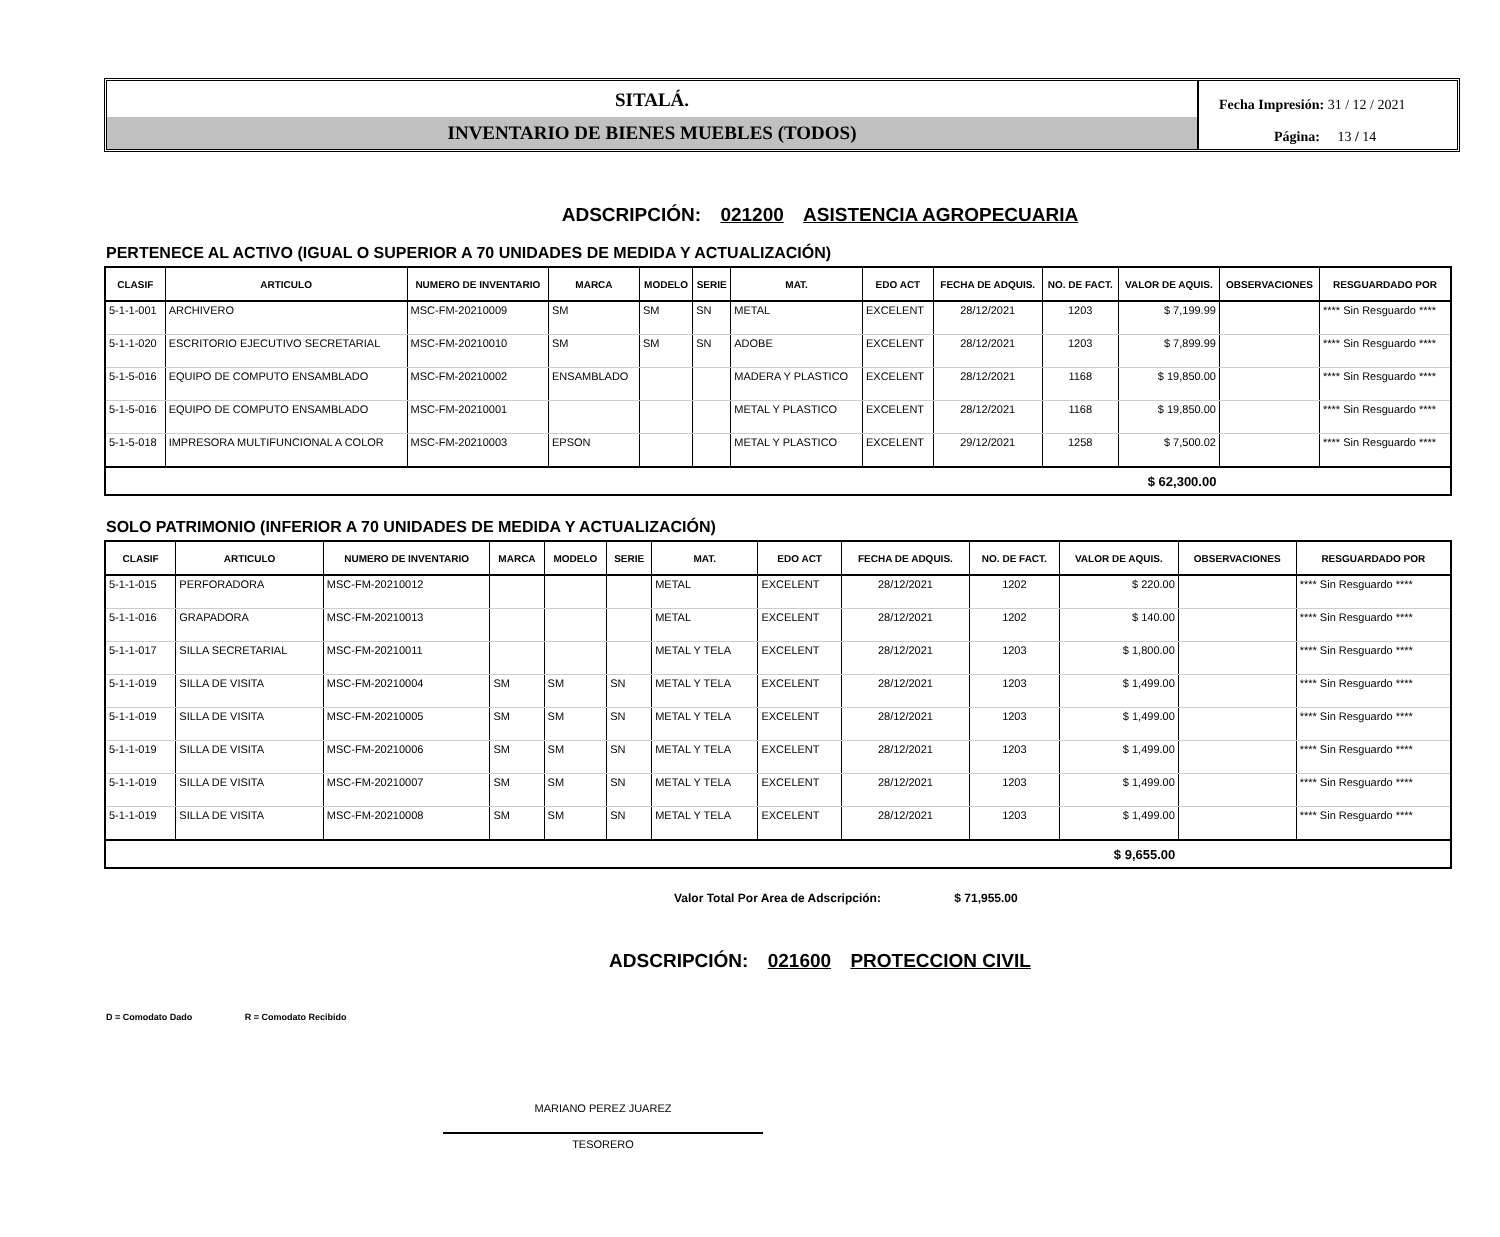SITALÁ.
INVENTARIO DE BIENES MUEBLES (TODOS)
Fecha Impresión: 31 / 12 / 2021
Página: 13 / 14
ADSCRIPCIÓN: 021200 ASISTENCIA AGROPECUARIA
PERTENECE AL ACTIVO (IGUAL O SUPERIOR A 70 UNIDADES DE MEDIDA Y ACTUALIZACIÓN)
| CLASIF | ARTICULO | NUMERO DE INVENTARIO | MARCA | MODELO | SERIE | MAT. | EDO ACT | FECHA DE ADQUIS. | NO. DE FACT. | VALOR DE AQUIS. | OBSERVACIONES | RESGUARDADO POR |
| --- | --- | --- | --- | --- | --- | --- | --- | --- | --- | --- | --- | --- |
| 5-1-1-001 | ARCHIVERO | MSC-FM-20210009 | SM | SM | SN | METAL | EXCELENT | 28/12/2021 | 1203 | $ 7,199.99 | | **** Sin Resguardo **** |
| 5-1-1-020 | ESCRITORIO EJECUTIVO SECRETARIAL | MSC-FM-20210010 | SM | SM | SN | ADOBE | EXCELENT | 28/12/2021 | 1203 | $ 7,899.99 | | **** Sin Resguardo **** |
| 5-1-5-016 | EQUIPO DE COMPUTO ENSAMBLADO | MSC-FM-20210002 | ENSAMBLADO | | | MADERA Y PLASTICO | EXCELENT | 28/12/2021 | 1168 | $ 19,850.00 | | **** Sin Resguardo **** |
| 5-1-5-016 | EQUIPO DE COMPUTO ENSAMBLADO | MSC-FM-20210001 | | | | METAL Y PLASTICO | EXCELENT | 28/12/2021 | 1168 | $ 19,850.00 | | **** Sin Resguardo **** |
| 5-1-5-018 | IMPRESORA MULTIFUNCIONAL A COLOR | MSC-FM-20210003 | EPSON | | | METAL Y PLASTICO | EXCELENT | 29/12/2021 | 1258 | $ 7,500.02 | | **** Sin Resguardo **** |
| $ 62,300.00 | | | | | | | | | | | | |
SOLO PATRIMONIO (INFERIOR A 70 UNIDADES DE MEDIDA Y ACTUALIZACIÓN)
| CLASIF | ARTICULO | NUMERO DE INVENTARIO | MARCA | MODELO | SERIE | MAT. | EDO ACT | FECHA DE ADQUIS. | NO. DE FACT. | VALOR DE AQUIS. | OBSERVACIONES | RESGUARDADO POR |
| --- | --- | --- | --- | --- | --- | --- | --- | --- | --- | --- | --- | --- |
| 5-1-1-015 | PERFORADORA | MSC-FM-20210012 | | | | METAL | EXCELENT | 28/12/2021 | 1202 | $ 220.00 | | **** Sin Resguardo **** |
| 5-1-1-016 | GRAPADORA | MSC-FM-20210013 | | | | METAL | EXCELENT | 28/12/2021 | 1202 | $ 140.00 | | **** Sin Resguardo **** |
| 5-1-1-017 | SILLA SECRETARIAL | MSC-FM-20210011 | | | | METAL Y TELA | EXCELENT | 28/12/2021 | 1203 | $ 1,800.00 | | **** Sin Resguardo **** |
| 5-1-1-019 | SILLA DE VISITA | MSC-FM-20210004 | SM | SM | SN | METAL Y TELA | EXCELENT | 28/12/2021 | 1203 | $ 1,499.00 | | **** Sin Resguardo **** |
| 5-1-1-019 | SILLA DE VISITA | MSC-FM-20210005 | SM | SM | SN | METAL Y TELA | EXCELENT | 28/12/2021 | 1203 | $ 1,499.00 | | **** Sin Resguardo **** |
| 5-1-1-019 | SILLA DE VISITA | MSC-FM-20210006 | SM | SM | SN | METAL Y TELA | EXCELENT | 28/12/2021 | 1203 | $ 1,499.00 | | **** Sin Resguardo **** |
| 5-1-1-019 | SILLA DE VISITA | MSC-FM-20210007 | SM | SM | SN | METAL Y TELA | EXCELENT | 28/12/2021 | 1203 | $ 1,499.00 | | **** Sin Resguardo **** |
| 5-1-1-019 | SILLA DE VISITA | MSC-FM-20210008 | SM | SM | SN | METAL Y TELA | EXCELENT | 28/12/2021 | 1203 | $ 1,499.00 | | **** Sin Resguardo **** |
| $ 9,655.00 | | | | | | | | | | | | |
Valor Total Por Area de Adscripción: $ 71,955.00
ADSCRIPCIÓN: 021600 PROTECCION CIVIL
D = Comodato Dado R = Comodato Recibido
MARIANO PEREZ JUAREZ
TESORERO